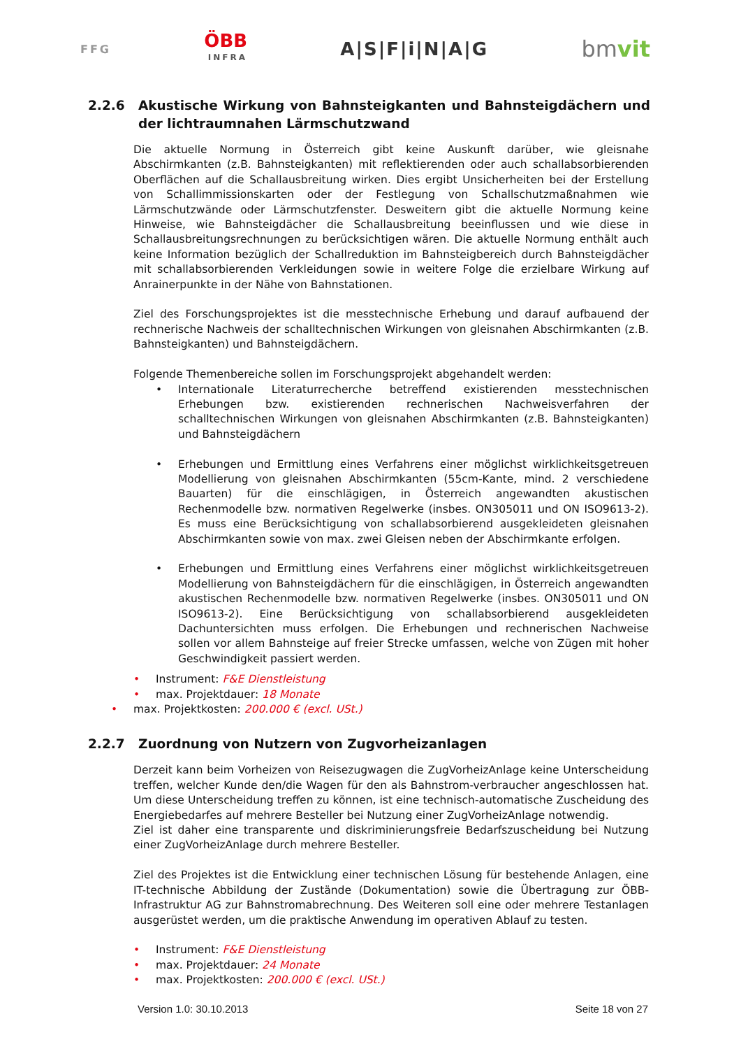FFG
ÖBB
INFRA
A|S|F|i|N|A|G
bmvit
2.2.6 Akustische Wirkung von Bahnsteigkanten und Bahnsteigdächern und der lichtraumnahen Lärmschutzwand
Die aktuelle Normung in Österreich gibt keine Auskunft darüber, wie gleisnahe Abschirmkanten (z.B. Bahnsteigkanten) mit reflektierenden oder auch schallabsorbierenden Oberflächen auf die Schallausbreitung wirken. Dies ergibt Unsicherheiten bei der Erstellung von Schallimmissionskarten oder der Festlegung von Schallschutzmaßnahmen wie Lärmschutzwände oder Lärmschutzfenster. Desweitern gibt die aktuelle Normung keine Hinweise, wie Bahnsteigdächer die Schallausbreitung beeinflussen und wie diese in Schallausbreitungsrechnungen zu berücksichtigen wären. Die aktuelle Normung enthält auch keine Information bezüglich der Schallreduktion im Bahnsteigbereich durch Bahnsteigdächer mit schallabsorbierenden Verkleidungen sowie in weitere Folge die erzielbare Wirkung auf Anrainerpunkte in der Nähe von Bahnstationen.
Ziel des Forschungsprojektes ist die messtechnische Erhebung und darauf aufbauend der rechnerische Nachweis der schalltechnischen Wirkungen von gleisnahen Abschirmkanten (z.B. Bahnsteigkanten) und Bahnsteigdächern.
Folgende Themenbereiche sollen im Forschungsprojekt abgehandelt werden:
• Internationale Literaturrecherche betreffend existierenden messtechnischen Erhebungen bzw. existierenden rechnerischen Nachweisverfahren der schalltechnischen Wirkungen von gleisnahen Abschirmkanten (z.B. Bahnsteigkanten) und Bahnsteigdächern
• Erhebungen und Ermittlung eines Verfahrens einer möglichst wirklichkeitsgetreuen Modellierung von gleisnahen Abschirmkanten (55cm-Kante, mind. 2 verschiedene Bauarten) für die einschlägigen, in Österreich angewandten akustischen Rechenmodelle bzw. normativen Regelwerke (insbes. ON305011 und ON ISO9613-2). Es muss eine Berücksichtigung von schallabsorbierend ausgekleideten gleisnahen Abschirmkanten sowie von max. zwei Gleisen neben der Abschirmkante erfolgen.
• Erhebungen und Ermittlung eines Verfahrens einer möglichst wirklichkeitsgetreuen Modellierung von Bahnsteigdächern für die einschlägigen, in Österreich angewandten akustischen Rechenmodelle bzw. normativen Regelwerke (insbes. ON305011 und ON ISO9613-2). Eine Berücksichtigung von schallabsorbierend ausgekleideten Dachuntersichten muss erfolgen. Die Erhebungen und rechnerischen Nachweise sollen vor allem Bahnsteige auf freier Strecke umfassen, welche von Zügen mit hoher Geschwindigkeit passiert werden.
• Instrument: F&E Dienstleistung
• max. Projektdauer: 18 Monate
• max. Projektkosten: 200.000 € (excl. USt.)
2.2.7 Zuordnung von Nutzern von Zugvorheizanlagen
Derzeit kann beim Vorheizen von Reisezugwagen die ZugVorheizAnlage keine Unterscheidung treffen, welcher Kunde den/die Wagen für den als Bahnstrom-verbraucher angeschlossen hat. Um diese Unterscheidung treffen zu können, ist eine technisch-automatische Zuscheidung des Energiebedarfes auf mehrere Besteller bei Nutzung einer ZugVorheizAnlage notwendig.
Ziel ist daher eine transparente und diskriminierungsfreie Bedarfszuscheidung bei Nutzung einer ZugVorheizAnlage durch mehrere Besteller.
Ziel des Projektes ist die Entwicklung einer technischen Lösung für bestehende Anlagen, eine IT-technische Abbildung der Zustände (Dokumentation) sowie die Übertragung zur ÖBB-Infrastruktur AG zur Bahnstromabrechnung. Des Weiteren soll eine oder mehrere Testanlagen ausgerüstet werden, um die praktische Anwendung im operativen Ablauf zu testen.
• Instrument: F&E Dienstleistung
• max. Projektdauer: 24 Monate
• max. Projektkosten: 200.000 € (excl. USt.)
Version 1.0: 30.10.2013 Seite 18 von 27